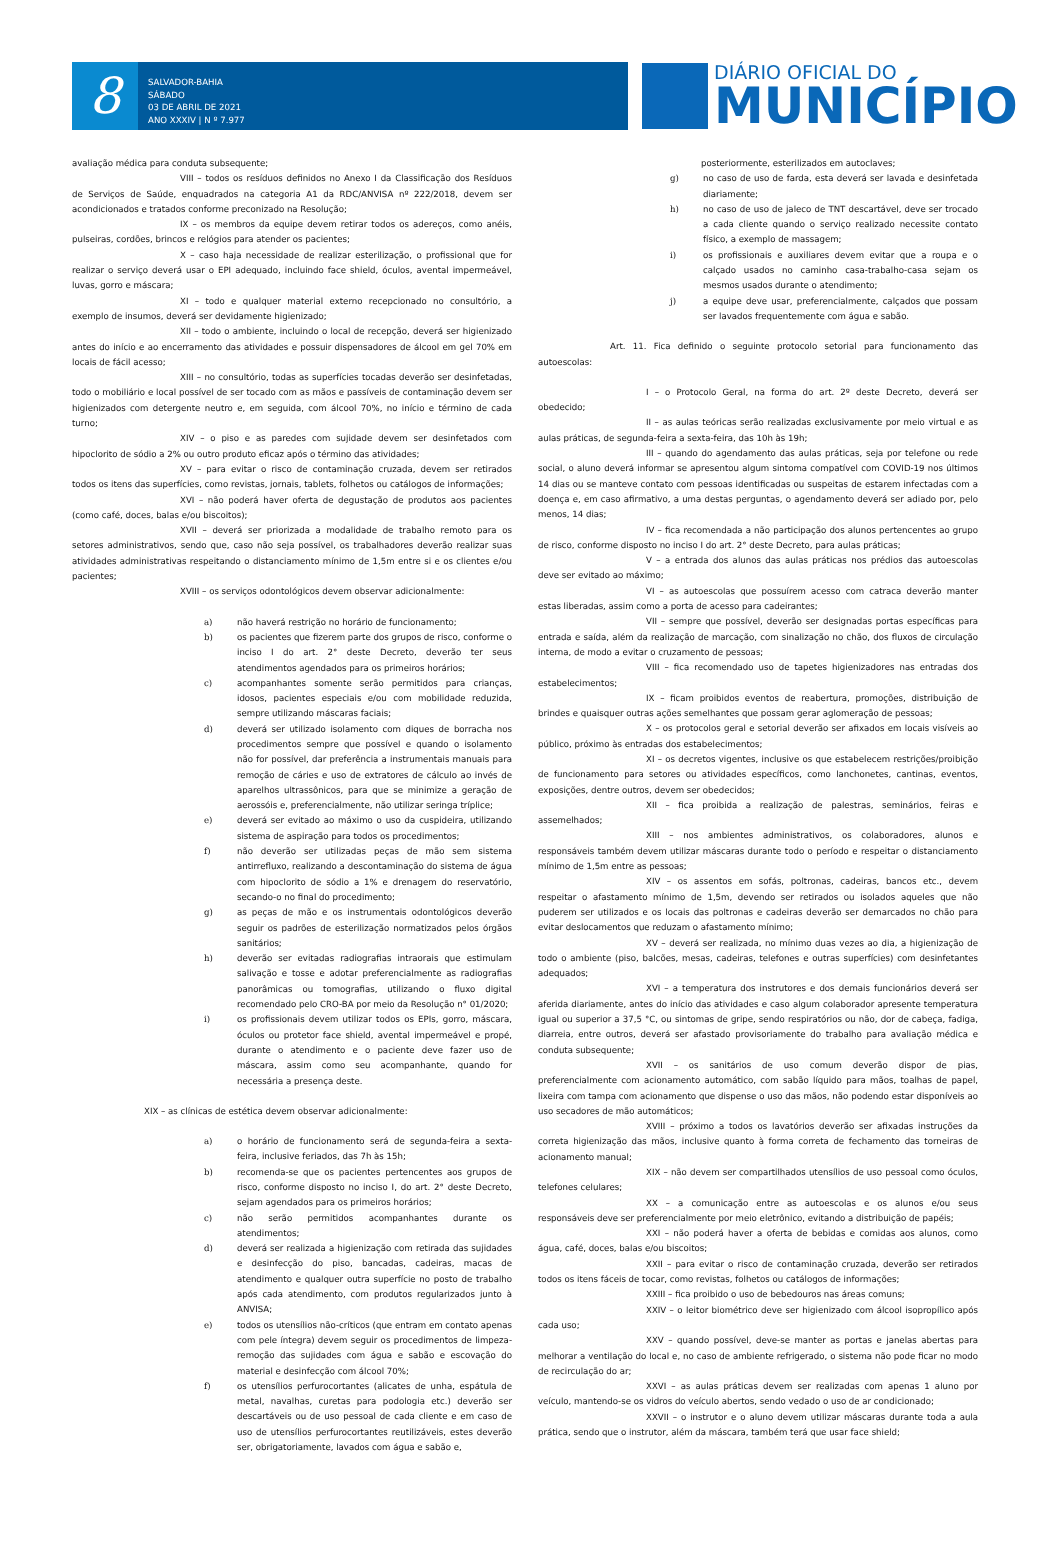8
SALVADOR-BAHIA
SÁBADO
03 DE ABRIL DE 2021
ANO XXXIV | N º 7.977
DIÁRIO OFICIAL DO
MUNICÍPIO
avaliação médica para conduta subsequente;
VIII – todos os resíduos definidos no Anexo I da Classificação dos Resíduos de Serviços de Saúde, enquadrados na categoria A1 da RDC/ANVISA nº 222/2018, devem ser acondicionados e tratados conforme preconizado na Resolução;
IX – os membros da equipe devem retirar todos os adereços, como anéis, pulseiras, cordões, brincos e relógios para atender os pacientes;
X – caso haja necessidade de realizar esterilização, o profissional que for realizar o serviço deverá usar o EPI adequado, incluindo face shield, óculos, avental impermeável, luvas, gorro e máscara;
XI – todo e qualquer material externo recepcionado no consultório, a exemplo de insumos, deverá ser devidamente higienizado;
XII – todo o ambiente, incluindo o local de recepção, deverá ser higienizado antes do início e ao encerramento das atividades e possuir dispensadores de álcool em gel 70% em locais de fácil acesso;
XIII – no consultório, todas as superfícies tocadas deverão ser desinfetadas, todo o mobiliário e local possível de ser tocado com as mãos e passíveis de contaminação devem ser higienizados com detergente neutro e, em seguida, com álcool 70%, no início e término de cada turno;
XIV – o piso e as paredes com sujidade devem ser desinfetados com hipoclorito de sódio a 2% ou outro produto eficaz após o término das atividades;
XV – para evitar o risco de contaminação cruzada, devem ser retirados todos os itens das superfícies, como revistas, jornais, tablets, folhetos ou catálogos de informações;
XVI – não poderá haver oferta de degustação de produtos aos pacientes (como café, doces, balas e/ou biscoitos);
XVII – deverá ser priorizada a modalidade de trabalho remoto para os setores administrativos, sendo que, caso não seja possível, os trabalhadores deverão realizar suas atividades administrativas respeitando o distanciamento mínimo de 1,5m entre si e os clientes e/ou pacientes;
XVIII – os serviços odontológicos devem observar adicionalmente:
a) não haverá restrição no horário de funcionamento;
b) os pacientes que fizerem parte dos grupos de risco, conforme o inciso I do art. 2° deste Decreto, deverão ter seus atendimentos agendados para os primeiros horários;
c) acompanhantes somente serão permitidos para crianças, idosos, pacientes especiais e/ou com mobilidade reduzida, sempre utilizando máscaras faciais;
d) deverá ser utilizado isolamento com diques de borracha nos procedimentos sempre que possível e quando o isolamento não for possível, dar preferência a instrumentais manuais para remoção de cáries e uso de extratores de cálculo ao invés de aparelhos ultrassônicos, para que se minimize a geração de aerossóis e, preferencialmente, não utilizar seringa tríplice;
e) deverá ser evitado ao máximo o uso da cuspideira, utilizando sistema de aspiração para todos os procedimentos;
f) não deverão ser utilizadas peças de mão sem sistema antirrefluxo, realizando a descontaminação do sistema de água com hipoclorito de sódio a 1% e drenagem do reservatório, secando-o no final do procedimento;
g) as peças de mão e os instrumentais odontológicos deverão seguir os padrões de esterilização normatizados pelos órgãos sanitários;
h) deverão ser evitadas radiografias intraorais que estimulam salivação e tosse e adotar preferencialmente as radiografias panorâmicas ou tomografias, utilizando o fluxo digital recomendado pelo CRO-BA por meio da Resolução n° 01/2020;
i) os profissionais devem utilizar todos os EPIs, gorro, máscara, óculos ou protetor face shield, avental impermeável e propé, durante o atendimento e o paciente deve fazer uso de máscara, assim como seu acompanhante, quando for necessária a presença deste.
XIX – as clínicas de estética devem observar adicionalmente:
a) o horário de funcionamento será de segunda-feira a sexta-feira, inclusive feriados, das 7h às 15h;
b) recomenda-se que os pacientes pertencentes aos grupos de risco, conforme disposto no inciso I, do art. 2° deste Decreto, sejam agendados para os primeiros horários;
c) não serão permitidos acompanhantes durante os atendimentos;
d) deverá ser realizada a higienização com retirada das sujidades e desinfecção do piso, bancadas, cadeiras, macas de atendimento e qualquer outra superfície no posto de trabalho após cada atendimento, com produtos regularizados junto à ANVISA;
e) todos os utensílios não-críticos (que entram em contato apenas com pele íntegra) devem seguir os procedimentos de limpeza-remoção das sujidades com água e sabão e escovação do material e desinfecção com álcool 70%;
f) os utensílios perfurocortantes (alicates de unha, espátula de metal, navalhas, curetas para podologia etc.) deverão ser descartáveis ou de uso pessoal de cada cliente e em caso de uso de utensílios perfurocortantes reutilizáveis, estes deverão ser, obrigatoriamente, lavados com água e sabão e,
posteriormente, esterilizados em autoclaves;
g) no caso de uso de farda, esta deverá ser lavada e desinfetada diariamente;
h) no caso de uso de jaleco de TNT descartável, deve ser trocado a cada cliente quando o serviço realizado necessite contato físico, a exemplo de massagem;
i) os profissionais e auxiliares devem evitar que a roupa e o calçado usados no caminho casa-trabalho-casa sejam os mesmos usados durante o atendimento;
j) a equipe deve usar, preferencialmente, calçados que possam ser lavados frequentemente com água e sabão.
Art. 11. Fica definido o seguinte protocolo setorial para funcionamento das autoescolas:
I – o Protocolo Geral, na forma do art. 2º deste Decreto, deverá ser obedecido;
II – as aulas teóricas serão realizadas exclusivamente por meio virtual e as aulas práticas, de segunda-feira a sexta-feira, das 10h às 19h;
III – quando do agendamento das aulas práticas, seja por telefone ou rede social, o aluno deverá informar se apresentou algum sintoma compatível com COVID-19 nos últimos 14 dias ou se manteve contato com pessoas identificadas ou suspeitas de estarem infectadas com a doença e, em caso afirmativo, a uma destas perguntas, o agendamento deverá ser adiado por, pelo menos, 14 dias;
IV – fica recomendada a não participação dos alunos pertencentes ao grupo de risco, conforme disposto no inciso I do art. 2° deste Decreto, para aulas práticas;
V – a entrada dos alunos das aulas práticas nos prédios das autoescolas deve ser evitado ao máximo;
VI – as autoescolas que possuírem acesso com catraca deverão manter estas liberadas, assim como a porta de acesso para cadeirantes;
VII – sempre que possível, deverão ser designadas portas específicas para entrada e saída, além da realização de marcação, com sinalização no chão, dos fluxos de circulação interna, de modo a evitar o cruzamento de pessoas;
VIII – fica recomendado uso de tapetes higienizadores nas entradas dos estabelecimentos;
IX – ficam proibidos eventos de reabertura, promoções, distribuição de brindes e quaisquer outras ações semelhantes que possam gerar aglomeração de pessoas;
X – os protocolos geral e setorial deverão ser afixados em locais visíveis ao público, próximo às entradas dos estabelecimentos;
XI – os decretos vigentes, inclusive os que estabelecem restrições/proibição de funcionamento para setores ou atividades específicos, como lanchonetes, cantinas, eventos, exposições, dentre outros, devem ser obedecidos;
XII – fica proibida a realização de palestras, seminários, feiras e assemelhados;
XIII – nos ambientes administrativos, os colaboradores, alunos e responsáveis também devem utilizar máscaras durante todo o período e respeitar o distanciamento mínimo de 1,5m entre as pessoas;
XIV – os assentos em sofás, poltronas, cadeiras, bancos etc., devem respeitar o afastamento mínimo de 1,5m, devendo ser retirados ou isolados aqueles que não puderem ser utilizados e os locais das poltronas e cadeiras deverão ser demarcados no chão para evitar deslocamentos que reduzam o afastamento mínimo;
XV – deverá ser realizada, no mínimo duas vezes ao dia, a higienização de todo o ambiente (piso, balcões, mesas, cadeiras, telefones e outras superfícies) com desinfetantes adequados;
XVI – a temperatura dos instrutores e dos demais funcionários deverá ser aferida diariamente, antes do início das atividades e caso algum colaborador apresente temperatura igual ou superior a 37,5 °C, ou sintomas de gripe, sendo respiratórios ou não, dor de cabeça, fadiga, diarreia, entre outros, deverá ser afastado provisoriamente do trabalho para avaliação médica e conduta subsequente;
XVII – os sanitários de uso comum deverão dispor de pias, preferencialmente com acionamento automático, com sabão líquido para mãos, toalhas de papel, lixeira com tampa com acionamento que dispense o uso das mãos, não podendo estar disponíveis ao uso secadores de mão automáticos;
XVIII – próximo a todos os lavatórios deverão ser afixadas instruções da correta higienização das mãos, inclusive quanto à forma correta de fechamento das torneiras de acionamento manual;
XIX – não devem ser compartilhados utensílios de uso pessoal como óculos, telefones celulares;
XX – a comunicação entre as autoescolas e os alunos e/ou seus responsáveis deve ser preferencialmente por meio eletrônico, evitando a distribuição de papéis;
XXI – não poderá haver a oferta de bebidas e comidas aos alunos, como água, café, doces, balas e/ou biscoitos;
XXII – para evitar o risco de contaminação cruzada, deverão ser retirados todos os itens fáceis de tocar, como revistas, folhetos ou catálogos de informações;
XXIII – fica proibido o uso de bebedouros nas áreas comuns;
XXIV – o leitor biométrico deve ser higienizado com álcool isopropílico após cada uso;
XXV – quando possível, deve-se manter as portas e janelas abertas para melhorar a ventilação do local e, no caso de ambiente refrigerado, o sistema não pode ficar no modo de recirculação do ar;
XXVI – as aulas práticas devem ser realizadas com apenas 1 aluno por veículo, mantendo-se os vidros do veículo abertos, sendo vedado o uso de ar condicionado;
XXVII – o instrutor e o aluno devem utilizar máscaras durante toda a aula prática, sendo que o instrutor, além da máscara, também terá que usar face shield;